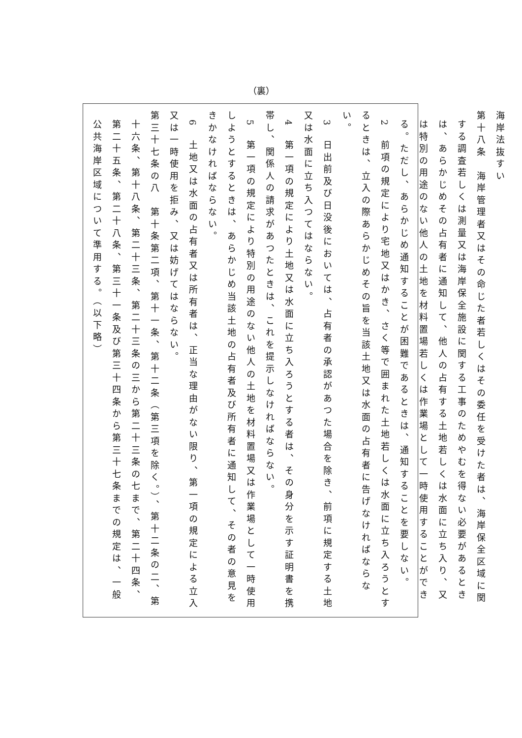（裏）
海岸法抜すい
第十八条　海岸管理者又はその命じた者若しくはその委任を受けた者は、海岸保全区域に関する調査若しくは測量又は海岸保全施設に関する工事のためやむを得ない必要があるときは、あらかじめその占有者に通知して、他人の占有する土地若しくは水面に立ち入り、又は特別の用途のない他人の土地を材料置場若しくは作業場として一時使用することができる。ただし、あらかじめ通知することが困難であるときは、通知することを要しない。
2　前項の規定により宅地又はかき、さく等で囲まれた土地若しくは水面に立ち入ろうとするときは、立入の際あらかじめその旨を当該土地又は水面の占有者に告げなければならない。
3　日出前及び日没後においては、占有者の承認があつた場合を除き、前項に規定する土地又は水面に立ち入つてはならない。
4　第一項の規定により土地又は水面に立ち入ろうとする者は、その身分を示す証明書を携帯し、関係人の請求があつたときは、これを提示しなければならない。
5　第一項の規定により特別の用途のない他人の土地を材料置場又は作業場として一時使用しようとするときは、あらかじめ当該土地の占有者及び所有者に通知して、その者の意見をきかなければならない。
6　土地又は水面の占有者又は所有者は、正当な理由がない限り、第一項の規定による立入又は一時使用を拒み、又は妨げてはならない。
第三十七条の八　第十条第二項、第十一条、第十二条（第三項を除く。）、第十二条の二、第十六条、第十八条、第二十三条、第二十三条の三から第二十三条の七まで、第二十四条、第二十五条、第二十八条、第三十一条及び第三十四条から第三十七条までの規定は、一般公共海岸区域について準用する。（以下略）